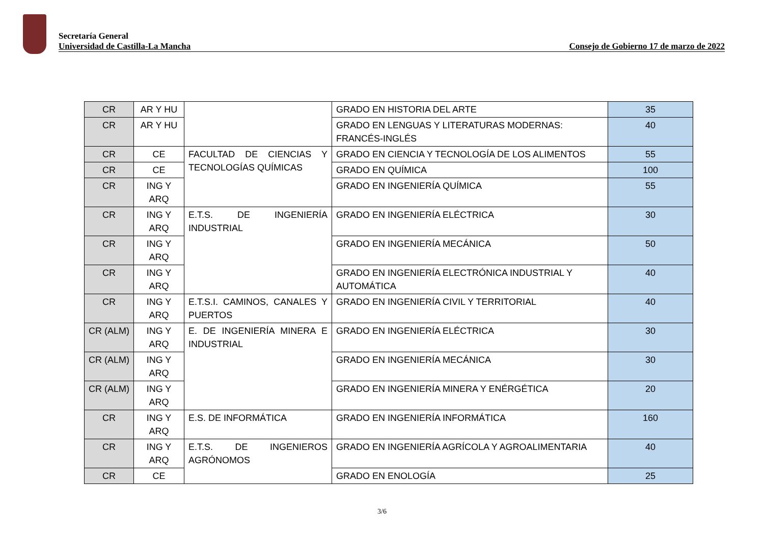Secretaría General
Universidad de Castilla-La Mancha
Consejo de Gobierno 17 de marzo de 2022
| CR | AR Y HU | | GRADO EN HISTORIA DEL ARTE | 35 |
| CR | AR Y HU | | GRADO EN LENGUAS Y LITERATURAS MODERNAS: FRANCÉS-INGLÉS | 40 |
| CR | CE | FACULTAD DE CIENCIAS Y TECNOLOGÍAS QUÍMICAS | GRADO EN CIENCIA Y TECNOLOGÍA DE LOS ALIMENTOS | 55 |
| CR | CE | | GRADO EN QUÍMICA | 100 |
| CR | ING Y ARQ | | GRADO EN INGENIERÍA QUÍMICA | 55 |
| CR | ING Y ARQ | E.T.S. DE INGENIERÍA INDUSTRIAL | GRADO EN INGENIERÍA ELÉCTRICA | 30 |
| CR | ING Y ARQ | | GRADO EN INGENIERÍA MECÁNICA | 50 |
| CR | ING Y ARQ | | GRADO EN INGENIERÍA ELECTRÓNICA INDUSTRIAL Y AUTOMÁTICA | 40 |
| CR | ING Y ARQ | E.T.S.I. CAMINOS, CANALES Y PUERTOS | GRADO EN INGENIERÍA CIVIL Y TERRITORIAL | 40 |
| CR (ALM) | ING Y ARQ | E. DE INGENIERÍA MINERA E INDUSTRIAL | GRADO EN INGENIERÍA ELÉCTRICA | 30 |
| CR (ALM) | ING Y ARQ | | GRADO EN INGENIERÍA MECÁNICA | 30 |
| CR (ALM) | ING Y ARQ | | GRADO EN INGENIERÍA MINERA Y ENÉRGÉTICA | 20 |
| CR | ING Y ARQ | E.S. DE INFORMÁTICA | GRADO EN INGENIERÍA INFORMÁTICA | 160 |
| CR | ING Y ARQ | E.T.S. DE INGENIEROS AGRÓNOMOS | GRADO EN INGENIERÍA AGRÍCOLA Y AGROALIMENTARIA | 40 |
| CR | CE | | GRADO EN ENOLOGÍA | 25 |
3/6